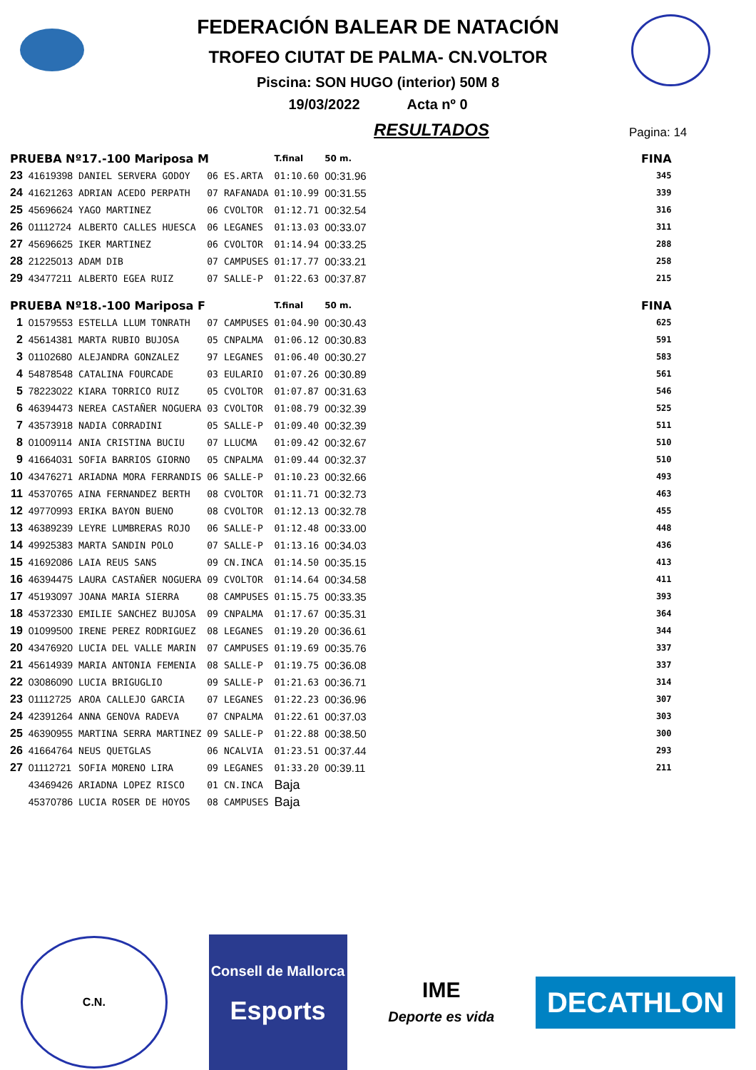FEDERACIÓN BALEAR DE NATACIÓN
TROFEO CIUTAT DE PALMA- CN.VOLTOR
Piscina: SON HUGO (interior) 50M 8
19/03/2022 Acta nº 0
RESULTADOS
Pagina: 14
| PRUEBA Nº17.-100 Mariposa M | | | | | T.final | 50 m. | FINA |
| 23 | 41619398 | DANIEL SERVERA GODOY | 06 | ES.ARTA | 01:10.60 | 00:31.96 | 345 |
| 24 | 41621263 | ADRIAN ACEDO PERPATH | 07 | RAFANADA | 01:10.99 | 00:31.55 | 339 |
| 25 | 45696624 | YAGO MARTINEZ | 06 | CVOLTOR | 01:12.71 | 00:32.54 | 316 |
| 26 | 01112724 | ALBERTO CALLES HUESCA | 06 | LEGANES | 01:13.03 | 00:33.07 | 311 |
| 27 | 45696625 | IKER MARTINEZ | 06 | CVOLTOR | 01:14.94 | 00:33.25 | 288 |
| 28 | 21225013 | ADAM DIB | 07 | CAMPUSES | 01:17.77 | 00:33.21 | 258 |
| 29 | 43477211 | ALBERTO EGEA RUIZ | 07 | SALLE-P | 01:22.63 | 00:37.87 | 215 |
| PRUEBA Nº18.-100 Mariposa F | | | | | T.final | 50 m. | FINA |
| 1 | 01579553 | ESTELLA LLUM TONRATH | 07 | CAMPUSES | 01:04.90 | 00:30.43 | 625 |
| 2 | 45614381 | MARTA RUBIO BUJOSA | 05 | CNPALMA | 01:06.12 | 00:30.83 | 591 |
| 3 | 01102680 | ALEJANDRA GONZALEZ | 97 | LEGANES | 01:06.40 | 00:30.27 | 583 |
| 4 | 54878548 | CATALINA FOURCADE | 03 | EULARIO | 01:07.26 | 00:30.89 | 561 |
| 5 | 78223022 | KIARA TORRICO RUIZ | 05 | CVOLTOR | 01:07.87 | 00:31.63 | 546 |
| 6 | 46394473 | NEREA CASTAÑER NOGUERA | 03 | CVOLTOR | 01:08.79 | 00:32.39 | 525 |
| 7 | 43573918 | NADIA CORRADINI | 05 | SALLE-P | 01:09.40 | 00:32.39 | 511 |
| 8 | 01009114 | ANIA CRISTINA BUCIU | 07 | LLUCMA | 01:09.42 | 00:32.67 | 510 |
| 9 | 41664031 | SOFIA BARRIOS GIORNO | 05 | CNPALMA | 01:09.44 | 00:32.37 | 510 |
| 10 | 43476271 | ARIADNA MORA FERRANDIS | 06 | SALLE-P | 01:10.23 | 00:32.66 | 493 |
| 11 | 45370765 | AINA FERNANDEZ BERTH | 08 | CVOLTOR | 01:11.71 | 00:32.73 | 463 |
| 12 | 49770993 | ERIKA BAYON BUENO | 08 | CVOLTOR | 01:12.13 | 00:32.78 | 455 |
| 13 | 46389239 | LEYRE LUMBRERAS ROJO | 06 | SALLE-P | 01:12.48 | 00:33.00 | 448 |
| 14 | 49925383 | MARTA SANDIN POLO | 07 | SALLE-P | 01:13.16 | 00:34.03 | 436 |
| 15 | 41692086 | LAIA REUS SANS | 09 | CN.INCA | 01:14.50 | 00:35.15 | 413 |
| 16 | 46394475 | LAURA CASTAÑER NOGUERA | 09 | CVOLTOR | 01:14.64 | 00:34.58 | 411 |
| 17 | 45193097 | JOANA MARIA SIERRA | 08 | CAMPUSES | 01:15.75 | 00:33.35 | 393 |
| 18 | 45372330 | EMILIE SANCHEZ BUJOSA | 09 | CNPALMA | 01:17.67 | 00:35.31 | 364 |
| 19 | 01099500 | IRENE PEREZ RODRIGUEZ | 08 | LEGANES | 01:19.20 | 00:36.61 | 344 |
| 20 | 43476920 | LUCIA DEL VALLE MARIN | 07 | CAMPUSES | 01:19.69 | 00:35.76 | 337 |
| 21 | 45614939 | MARIA ANTONIA FEMENIA | 08 | SALLE-P | 01:19.75 | 00:36.08 | 337 |
| 22 | 03086090 | LUCIA BRIGUGLIO | 09 | SALLE-P | 01:21.63 | 00:36.71 | 314 |
| 23 | 01112725 | AROA CALLEJO GARCIA | 07 | LEGANES | 01:22.23 | 00:36.96 | 307 |
| 24 | 42391264 | ANNA GENOVA RADEVA | 07 | CNPALMA | 01:22.61 | 00:37.03 | 303 |
| 25 | 46390955 | MARTINA SERRA MARTINEZ | 09 | SALLE-P | 01:22.88 | 00:38.50 | 300 |
| 26 | 41664764 | NEUS QUETGLAS | 06 | NCALVIA | 01:23.51 | 00:37.44 | 293 |
| 27 | 01112721 | SOFIA MORENO LIRA | 09 | LEGANES | 01:33.20 | 00:39.11 | 211 |
| | 43469426 | ARIADNA LOPEZ RISCO | 01 | CN.INCA | Baja | | |
| | 45370786 | LUCIA ROSER DE HOYOS | 08 | CAMPUSES | Baja | | |
C.N.
Consell de Mallorca
Esports
IME
Deporte es vida
DECATHLON